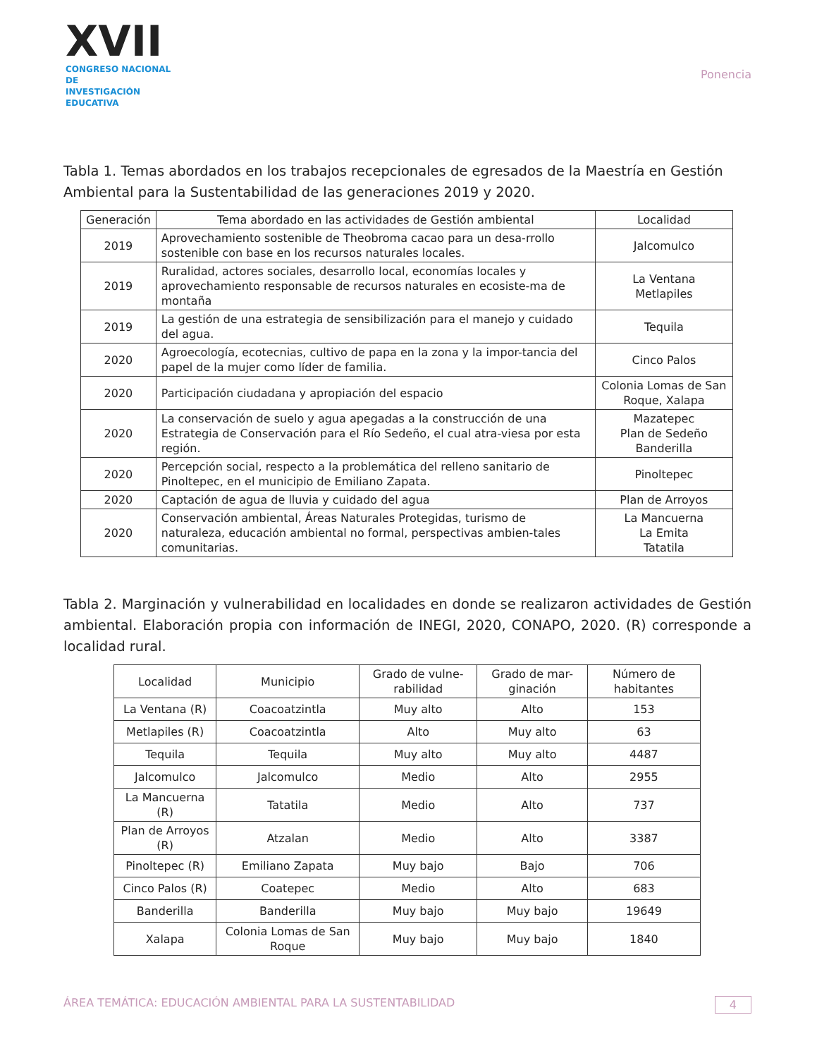XVII
CONGRESO NACIONAL DE
INVESTIGACIÓN EDUCATIVA
Ponencia
Tabla 1. Temas abordados en los trabajos recepcionales de egresados de la Maestría en Gestión Ambiental para la Sustentabilidad de las generaciones 2019 y 2020.
| Generación | Tema abordado en las actividades de Gestión ambiental | Localidad |
| --- | --- | --- |
| 2019 | Aprovechamiento sostenible de Theobroma cacao para un desa-rrollo sostenible con base en los recursos naturales locales. | Jalcomulco |
| 2019 | Ruralidad, actores sociales, desarrollo local, economías locales y aprovechamiento responsable de recursos naturales en ecosiste-ma de montaña | La Ventana Metlapiles |
| 2019 | La gestión de una estrategia de sensibilización para el manejo y cuidado del agua. | Tequila |
| 2020 | Agroecología, ecotecnias, cultivo de papa en la zona y la impor-tancia del papel de la mujer como líder de familia. | Cinco Palos |
| 2020 | Participación ciudadana y apropiación del espacio | Colonia Lomas de San Roque, Xalapa |
| 2020 | La conservación de suelo y agua apegadas a la construcción de una Estrategia de Conservación para el Río Sedeño, el cual atra-viesa por esta región. | Mazatepec Plan de Sedeño Banderilla |
| 2020 | Percepción social, respecto a la problemática del relleno sanitario de Pinoltepec, en el municipio de Emiliano Zapata. | Pinoltepec |
| 2020 | Captación de agua de lluvia y cuidado del agua | Plan de Arroyos |
| 2020 | Conservación ambiental, Áreas Naturales Protegidas, turismo de naturaleza, educación ambiental no formal, perspectivas ambien-tales comunitarias. | La Mancuerna La Emita Tatatila |
Tabla 2. Marginación y vulnerabilidad en localidades en donde se realizaron actividades de Gestión ambiental. Elaboración propia con información de INEGI, 2020, CONAPO, 2020. (R) corresponde a localidad rural.
| Localidad | Municipio | Grado de vulne-rabilidad | Grado de mar-ginación | Número de habitantes |
| --- | --- | --- | --- | --- |
| La Ventana (R) | Coacoatzintla | Muy alto | Alto | 153 |
| Metlapiles (R) | Coacoatzintla | Alto | Muy alto | 63 |
| Tequila | Tequila | Muy alto | Muy alto | 4487 |
| Jalcomulco | Jalcomulco | Medio | Alto | 2955 |
| La Mancuerna (R) | Tatatila | Medio | Alto | 737 |
| Plan de Arroyos (R) | Atzalan | Medio | Alto | 3387 |
| Pinoltepec (R) | Emiliano Zapata | Muy bajo | Bajo | 706 |
| Cinco Palos (R) | Coatepec | Medio | Alto | 683 |
| Banderilla | Banderilla | Muy bajo | Muy bajo | 19649 |
| Xalapa | Colonia Lomas de San Roque | Muy bajo | Muy bajo | 1840 |
ÁREA TEMÁTICA: EDUCACIÓN AMBIENTAL PARA LA SUSTENTABILIDAD 4